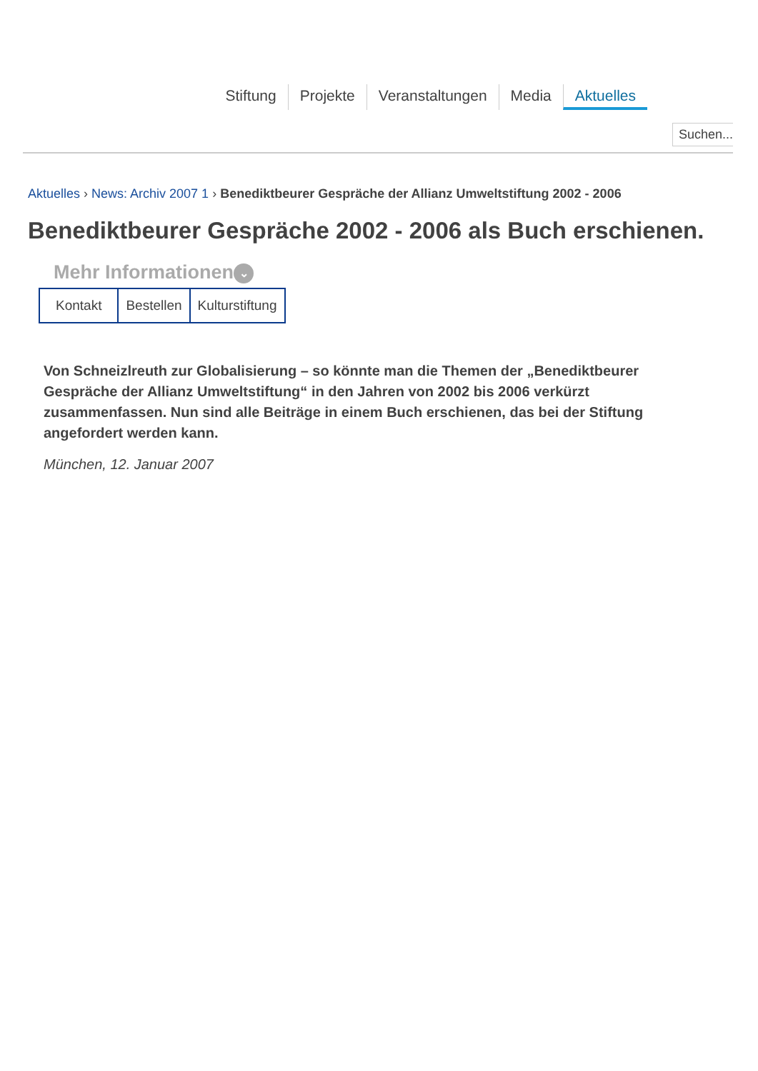Stiftung Projekte Veranstaltungen Media Aktuelles
Suchen...
Aktuelles › News: Archiv 2007 1 › Benediktbeurer Gespräche der Allianz Umweltstiftung 2002 - 2006
Benediktbeurer Gespräche 2002 - 2006 als Buch erschienen.
Mehr Informationen ⌄
Kontakt Bestellen Kulturstiftung
Von Schneizlreuth zur Globalisierung – so könnte man die Themen der „Benediktbeurer Gespräche der Allianz Umweltstiftung“ in den Jahren von 2002 bis 2006 verkürzt zusammenfassen. Nun sind alle Beiträge in einem Buch erschienen, das bei der Stiftung angefordert werden kann.
München, 12. Januar 2007